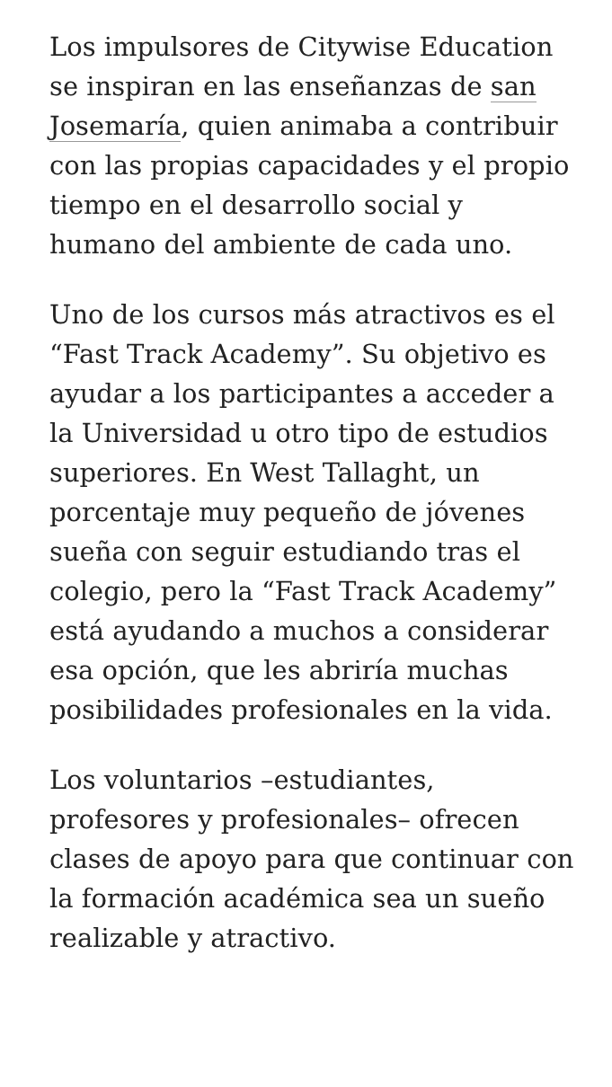Los impulsores de Citywise Education se inspiran en las enseñanzas de san Josemaría, quien animaba a contribuir con las propias capacidades y el propio tiempo en el desarrollo social y humano del ambiente de cada uno.
Uno de los cursos más atractivos es el “Fast Track Academy”. Su objetivo es ayudar a los participantes a acceder a la Universidad u otro tipo de estudios superiores. En West Tallaght, un porcentaje muy pequeño de jóvenes sueña con seguir estudiando tras el colegio, pero la “Fast Track Academy” está ayudando a muchos a considerar esa opción, que les abriría muchas posibilidades profesionales en la vida.
Los voluntarios –estudiantes, profesores y profesionales– ofrecen clases de apoyo para que continuar con la formación académica sea un sueño realizable y atractivo.